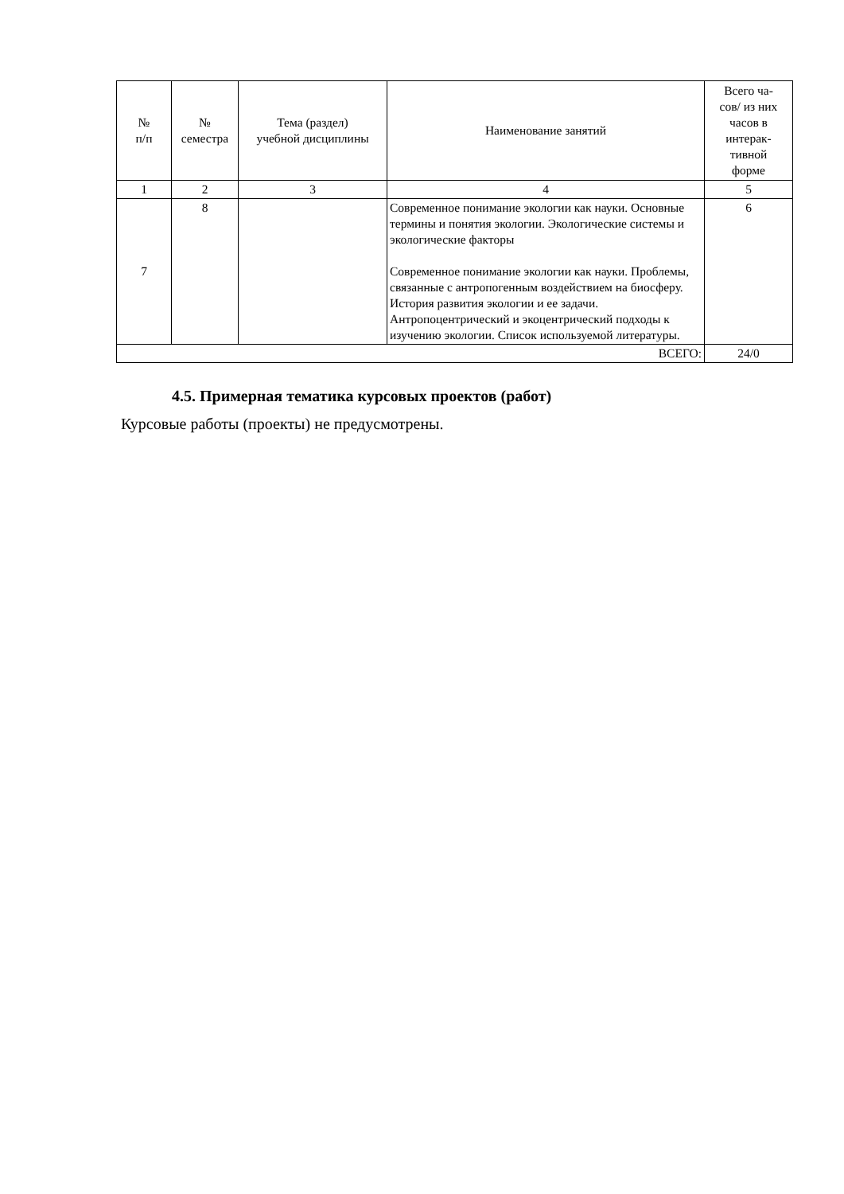| № п/п | № семестра | Тема (раздел) учебной дисциплины | Наименование занятий | Всего ча- сов/ из них часов в интерак- тивной форме |
| --- | --- | --- | --- | --- |
| 1 | 2 | 3 | 4 | 5 |
| 7 | 8 | | Современное понимание экологии как науки. Основные термины и понятия экологии. Экологические системы и экологические факторы Современное понимание экологии как науки. Проблемы, связанные с антропогенным воздействием на биосферу. История развития экологии и ее задачи. Антропоцентрический и экоцентрический подходы к изучению экологии. Список используемой литературы. | 6 |
| ВСЕГО: | | | | 24/0 |
4.5. Примерная тематика курсовых проектов (работ)
Курсовые работы (проекты) не предусмотрены.